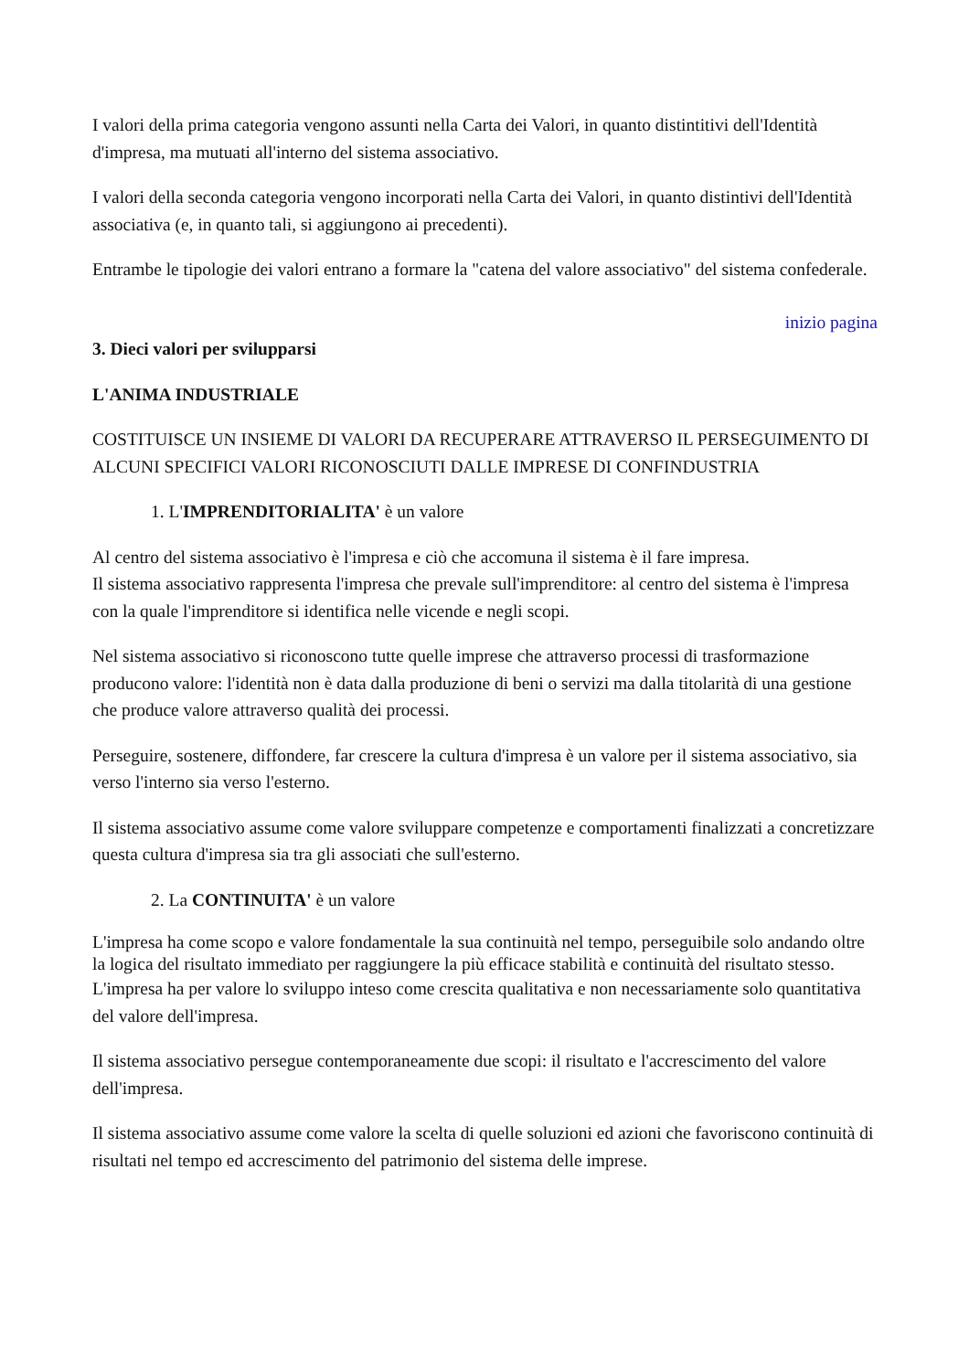I valori della prima categoria vengono assunti nella Carta dei Valori, in quanto distintitivi dell'Identità d'impresa, ma mutuati all'interno del sistema associativo.
I valori della seconda categoria vengono incorporati nella Carta dei Valori, in quanto distintivi dell'Identità associativa (e, in quanto tali, si aggiungono ai precedenti).
Entrambe le tipologie dei valori entrano a formare la "catena del valore associativo" del sistema confederale.
inizio pagina
3. Dieci valori per svilupparsi
L'ANIMA INDUSTRIALE
COSTITUISCE UN INSIEME DI VALORI DA RECUPERARE ATTRAVERSO IL PERSEGUIMENTO DI ALCUNI SPECIFICI VALORI RICONOSCIUTI DALLE IMPRESE DI CONFINDUSTRIA
1. L'IMPRENDITORIALITA' è un valore
Al centro del sistema associativo è l'impresa e ciò che accomuna il sistema è il fare impresa.
Il sistema associativo rappresenta l'impresa che prevale sull'imprenditore: al centro del sistema è l'impresa con la quale l'imprenditore si identifica nelle vicende e negli scopi.
Nel sistema associativo si riconoscono tutte quelle imprese che attraverso processi di trasformazione producono valore: l'identità non è data dalla produzione di beni o servizi ma dalla titolarità di una gestione che produce valore attraverso qualità dei processi.
Perseguire, sostenere, diffondere, far crescere la cultura d'impresa è un valore per il sistema associativo, sia verso l'interno sia verso l'esterno.
Il sistema associativo assume come valore sviluppare competenze e comportamenti finalizzati a concretizzare questa cultura d'impresa sia tra gli associati che sull'esterno.
2. La CONTINUITA' è un valore
L'impresa ha come scopo e valore fondamentale la sua continuità nel tempo, perseguibile solo andando oltre la logica del risultato immediato per raggiungere la più efficace stabilità e continuità del risultato stesso.
L'impresa ha per valore lo sviluppo inteso come crescita qualitativa e non necessariamente solo quantitativa del valore dell'impresa.
Il sistema associativo persegue contemporaneamente due scopi: il risultato e l'accrescimento del valore dell'impresa.
Il sistema associativo assume come valore la scelta di quelle soluzioni ed azioni che favoriscono continuità di risultati nel tempo ed accrescimento del patrimonio del sistema delle imprese.